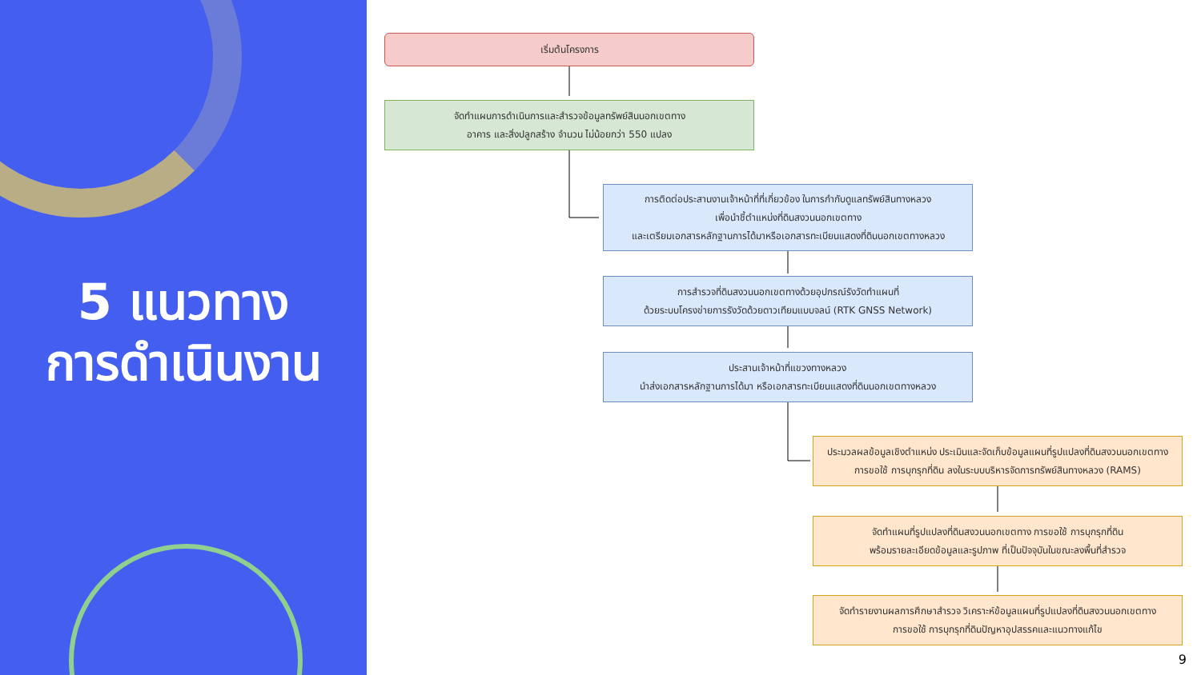5 แนวทาง
การดำเนินงาน
เริ่มต้นโครงการ
จัดทำแผนการดำเนินการและสำรวจข้อมูลทรัพย์สินนอกเขตทาง
อาคาร และสิ่งปลูกสร้าง จำนวน ไม่น้อยกว่า 550 แปลง
การติดต่อประสานงานเจ้าหน้าที่ที่เกี่ยวข้อง ในการกำกับดูแลทรัพย์สินทางหลวง
เพื่อนำชี้ตำแหน่งที่ดินสงวนนอกเขตทาง
และเตรียมเอกสารหลักฐานการได้มาหรือเอกสารทะเบียนแสดงที่ดินนอกเขตทางหลวง
การสำรวจที่ดินสงวนนอกเขตทางด้วยอุปกรณ์รังวัดทำแผนที่
ด้วยระบบโครงข่ายการรังวัดด้วยดาวเทียมแบบจลน์ (RTK GNSS Network)
ประสานเจ้าหน้าที่แขวงทางหลวง
นำส่งเอกสารหลักฐานการได้มา หรือเอกสารทะเบียนแสดงที่ดินนอกเขตทางหลวง
ประมวลผลข้อมูลเชิงตำแหน่ง ประเมินและจัดเก็บข้อมูลแผนที่รูปแปลงที่ดินสงวนนอกเขตทาง
การขอใช้ การบุกรุกที่ดิน ลงในระบบบริหารจัดการทรัพย์สินทางหลวง (RAMS)
จัดทำแผนที่รูปแปลงที่ดินสงวนนอกเขตทาง การขอใช้ การบุกรุกที่ดิน
พร้อมรายละเอียดข้อมูลและรูปภาพ ที่เป็นปัจจุบันในขณะลงพื้นที่สำรวจ
จัดทำรายงานผลการศึกษาสำรวจ วิเคราะห์ข้อมูลแผนที่รูปแปลงที่ดินสงวนนอกเขตทาง
การขอใช้ การบุกรุกที่ดินปัญหาอุปสรรคและแนวทางแก้ไข
9